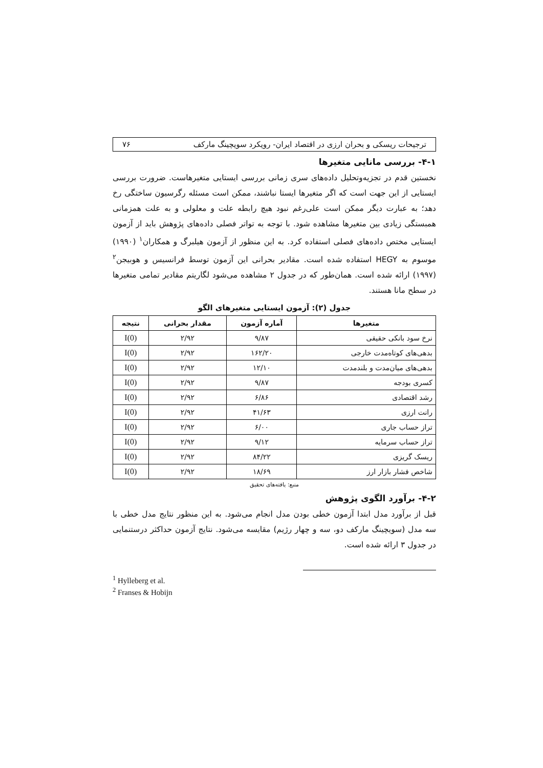ترجیحات ریسکی و بحران ارزی در اقتصاد ایران- رویکرد سویچینگ مارکف ۷۶
۴-۱- بررسی مانایی متغیرها
نخستین قدم در تجزیه‌وتحلیل داده‌های سری زمانی بررسی ایستایی متغیرهاست. ضرورت بررسی ایستایی از این جهت است که اگر متغیرها ایستا نباشند، ممکن است مسئله رگرسیون ساختگی رخ دهد؛ به عبارت دیگر ممکن است علی‌رغم نبود هیچ رابطه علت و معلولی و به علت همزمانی همبستگی زیادی بین متغیرها مشاهده شود. با توجه به تواتر فصلی داده‌های پژوهش باید از آزمون ایستایی مختص داده‌های فصلی استفاده کرد. به این منظور از آزمون هیلبرگ و همکاران<sup>۱</sup> (۱۹۹۰) موسوم به HEGY استفاده شده است. مقادیر بحرانی این آزمون توسط فرانسیس و هوبیجن<sup>۲</sup> (۱۹۹۷) ارائه شده است. همان‌طور که در جدول ۲ مشاهده می‌شود لگاریتم مقادیر تمامی متغیرها در سطح مانا هستند.
جدول (۲): آزمون ایستایی متغیرهای الگو
| متغیرها | آماره آزمون | مقدار بحرانی | نتیجه |
| --- | --- | --- | --- |
| نرخ سود بانکی حقیقی | ۹/۸۷ | ۲/۹۲ | I(0) |
| بدهی‌های کوتاه‌مدت خارجی | ۱۶۲/۲۰ | ۲/۹۲ | I(0) |
| بدهی‌های میان‌مدت و بلندمدت | ۱۲/۱۰ | ۲/۹۲ | I(0) |
| کسری بودجه | ۹/۸۷ | ۲/۹۲ | I(0) |
| رشد اقتصادی | ۶/۸۶ | ۲/۹۲ | I(0) |
| رانت ارزی | ۴۱/۶۳ | ۲/۹۲ | I(0) |
| تراز حساب جاری | ۶/۰۰ | ۲/۹۲ | I(0) |
| تراز حساب سرمایه | ۹/۱۲ | ۲/۹۲ | I(0) |
| ریسک گریزی | ۸۴/۲۲ | ۲/۹۲ | I(0) |
| شاخص فشار بازار ارز | ۱۸/۶۹ | ۲/۹۲ | I(0) |
منبع: یافته‌های تحقیق
۴-۲- برآورد الگوی پژوهش
قبل از برآورد مدل ابتدا آزمون خطی بودن مدل انجام می‌شود. به این منظور نتایج مدل خطی با سه مدل (سویچینگ مارکف دو، سه و چهار رژیم) مقایسه می‌شود. نتایج آزمون حداکثر درستنمایی در جدول ۳ ارائه شده است.
<sup>1</sup> Hylleberg et al.
<sup>2</sup> Franses & Hobijn